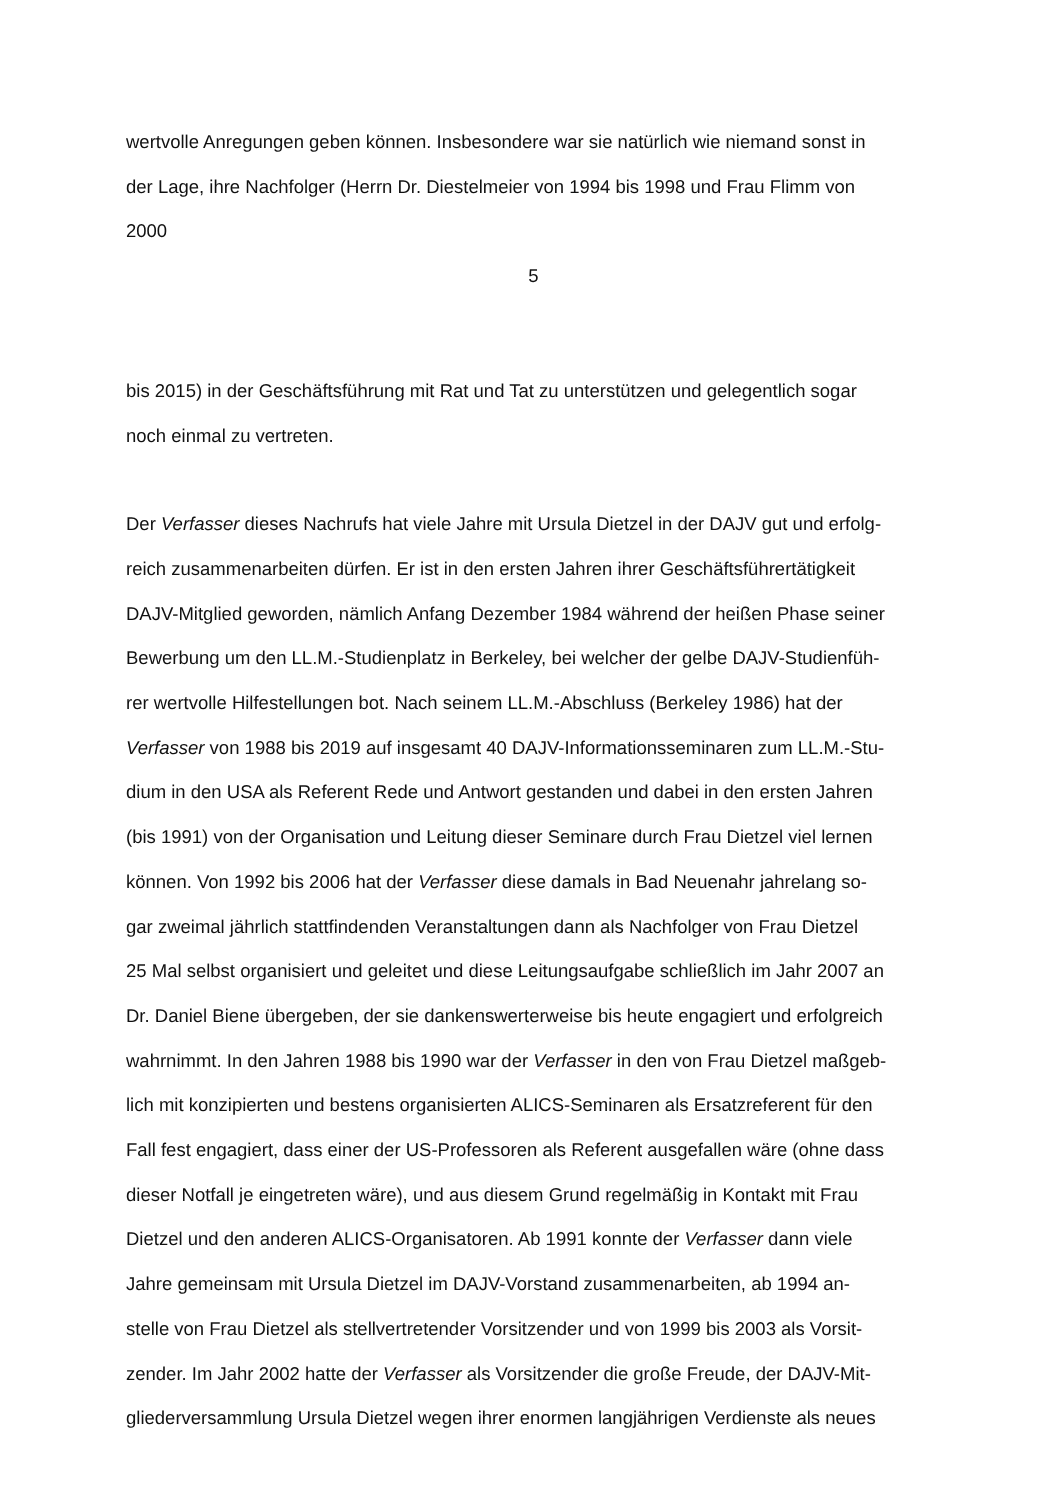wertvolle Anregungen geben können. Insbesondere war sie natürlich wie niemand sonst in
der Lage, ihre Nachfolger (Herrn Dr. Diestelmeier von 1994 bis 1998 und Frau Flimm von
2000
5
bis 2015) in der Geschäftsführung mit Rat und Tat zu unterstützen und gelegentlich sogar
noch einmal zu vertreten.
Der Verfasser dieses Nachrufs hat viele Jahre mit Ursula Dietzel in der DAJV gut und erfolg-
reich zusammenarbeiten dürfen. Er ist in den ersten Jahren ihrer Geschäftsführertätigkeit
DAJV-Mitglied geworden, nämlich Anfang Dezember 1984 während der heißen Phase seiner
Bewerbung um den LL.M.-Studienplatz in Berkeley, bei welcher der gelbe DAJV-Studienfüh-
rer wertvolle Hilfestellungen bot. Nach seinem LL.M.-Abschluss (Berkeley 1986) hat der
Verfasser von 1988 bis 2019 auf insgesamt 40 DAJV-Informationsseminaren zum LL.M.-Stu-
dium in den USA als Referent Rede und Antwort gestanden und dabei in den ersten Jahren
(bis 1991) von der Organisation und Leitung dieser Seminare durch Frau Dietzel viel lernen
können. Von 1992 bis 2006 hat der Verfasser diese damals in Bad Neuenahr jahrelang so-
gar zweimal jährlich stattfindenden Veranstaltungen dann als Nachfolger von Frau Dietzel
25 Mal selbst organisiert und geleitet und diese Leitungsaufgabe schließlich im Jahr 2007 an
Dr. Daniel Biene übergeben, der sie dankenswerterweise bis heute engagiert und erfolgreich
wahrnimmt. In den Jahren 1988 bis 1990 war der Verfasser in den von Frau Dietzel maßgeb-
lich mit konzipierten und bestens organisierten ALICS-Seminaren als Ersatzreferent für den
Fall fest engagiert, dass einer der US-Professoren als Referent ausgefallen wäre (ohne dass
dieser Notfall je eingetreten wäre), und aus diesem Grund regelmäßig in Kontakt mit Frau
Dietzel und den anderen ALICS-Organisatoren. Ab 1991 konnte der Verfasser dann viele
Jahre gemeinsam mit Ursula Dietzel im DAJV-Vorstand zusammenarbeiten, ab 1994 an-
stelle von Frau Dietzel als stellvertretender Vorsitzender und von 1999 bis 2003 als Vorsit-
zender. Im Jahr 2002 hatte der Verfasser als Vorsitzender die große Freude, der DAJV-Mit-
gliederversammlung Ursula Dietzel wegen ihrer enormen langjährigen Verdienste als neues